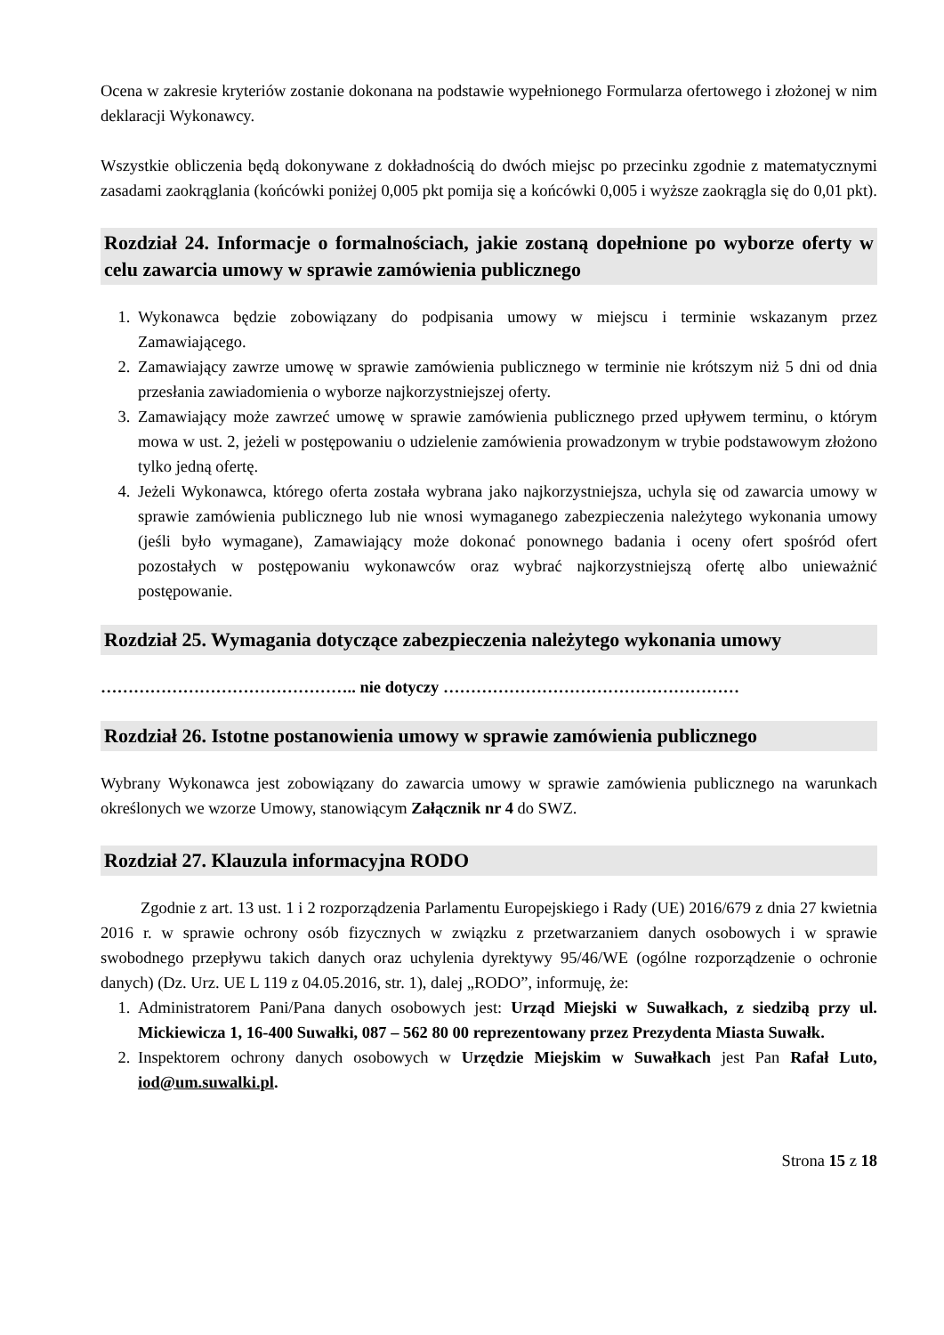Ocena w zakresie kryteriów zostanie dokonana na podstawie wypełnionego Formularza ofertowego i złożonej w nim deklaracji Wykonawcy.
Wszystkie obliczenia będą dokonywane z dokładnością do dwóch miejsc po przecinku zgodnie z matematycznymi zasadami zaokrąglania (końcówki poniżej 0,005 pkt pomija się a końcówki 0,005 i wyższe zaokrągla się do 0,01 pkt).
Rozdział 24. Informacje o formalnościach, jakie zostaną dopełnione po wyborze oferty w celu zawarcia umowy w sprawie zamówienia publicznego
1. Wykonawca będzie zobowiązany do podpisania umowy w miejscu i terminie wskazanym przez Zamawiającego.
2. Zamawiający zawrze umowę w sprawie zamówienia publicznego w terminie nie krótszym niż 5 dni od dnia przesłania zawiadomienia o wyborze najkorzystniejszej oferty.
3. Zamawiający może zawrzeć umowę w sprawie zamówienia publicznego przed upływem terminu, o którym mowa w ust. 2, jeżeli w postępowaniu o udzielenie zamówienia prowadzonym w trybie podstawowym złożono tylko jedną ofertę.
4. Jeżeli Wykonawca, którego oferta została wybrana jako najkorzystniejsza, uchyla się od zawarcia umowy w sprawie zamówienia publicznego lub nie wnosi wymaganego zabezpieczenia należytego wykonania umowy (jeśli było wymagane), Zamawiający może dokonać ponownego badania i oceny ofert spośród ofert pozostałych w postępowaniu wykonawców oraz wybrać najkorzystniejszą ofertę albo unieważnić postępowanie.
Rozdział 25. Wymagania dotyczące zabezpieczenia należytego wykonania umowy
……………………………………….. nie dotyczy ………………………………………………
Rozdział 26. Istotne postanowienia umowy w sprawie zamówienia publicznego
Wybrany Wykonawca jest zobowiązany do zawarcia umowy w sprawie zamówienia publicznego na warunkach określonych we wzorze Umowy, stanowiącym Załącznik nr 4 do SWZ.
Rozdział 27. Klauzula informacyjna RODO
Zgodnie z art. 13 ust. 1 i 2 rozporządzenia Parlamentu Europejskiego i Rady (UE) 2016/679 z dnia 27 kwietnia 2016 r. w sprawie ochrony osób fizycznych w związku z przetwarzaniem danych osobowych i w sprawie swobodnego przepływu takich danych oraz uchylenia dyrektywy 95/46/WE (ogólne rozporządzenie o ochronie danych) (Dz. Urz. UE L 119 z 04.05.2016, str. 1), dalej „RODO”, informuję, że:
1. Administratorem Pani/Pana danych osobowych jest: Urząd Miejski w Suwałkach, z siedzibą przy ul. Mickiewicza 1, 16-400 Suwałki, 087 – 562 80 00 reprezentowany przez Prezydenta Miasta Suwałk.
2. Inspektorem ochrony danych osobowych w Urzędzie Miejskim w Suwałkach jest Pan Rafał Luto, iod@um.suwalki.pl.
Strona 15 z 18